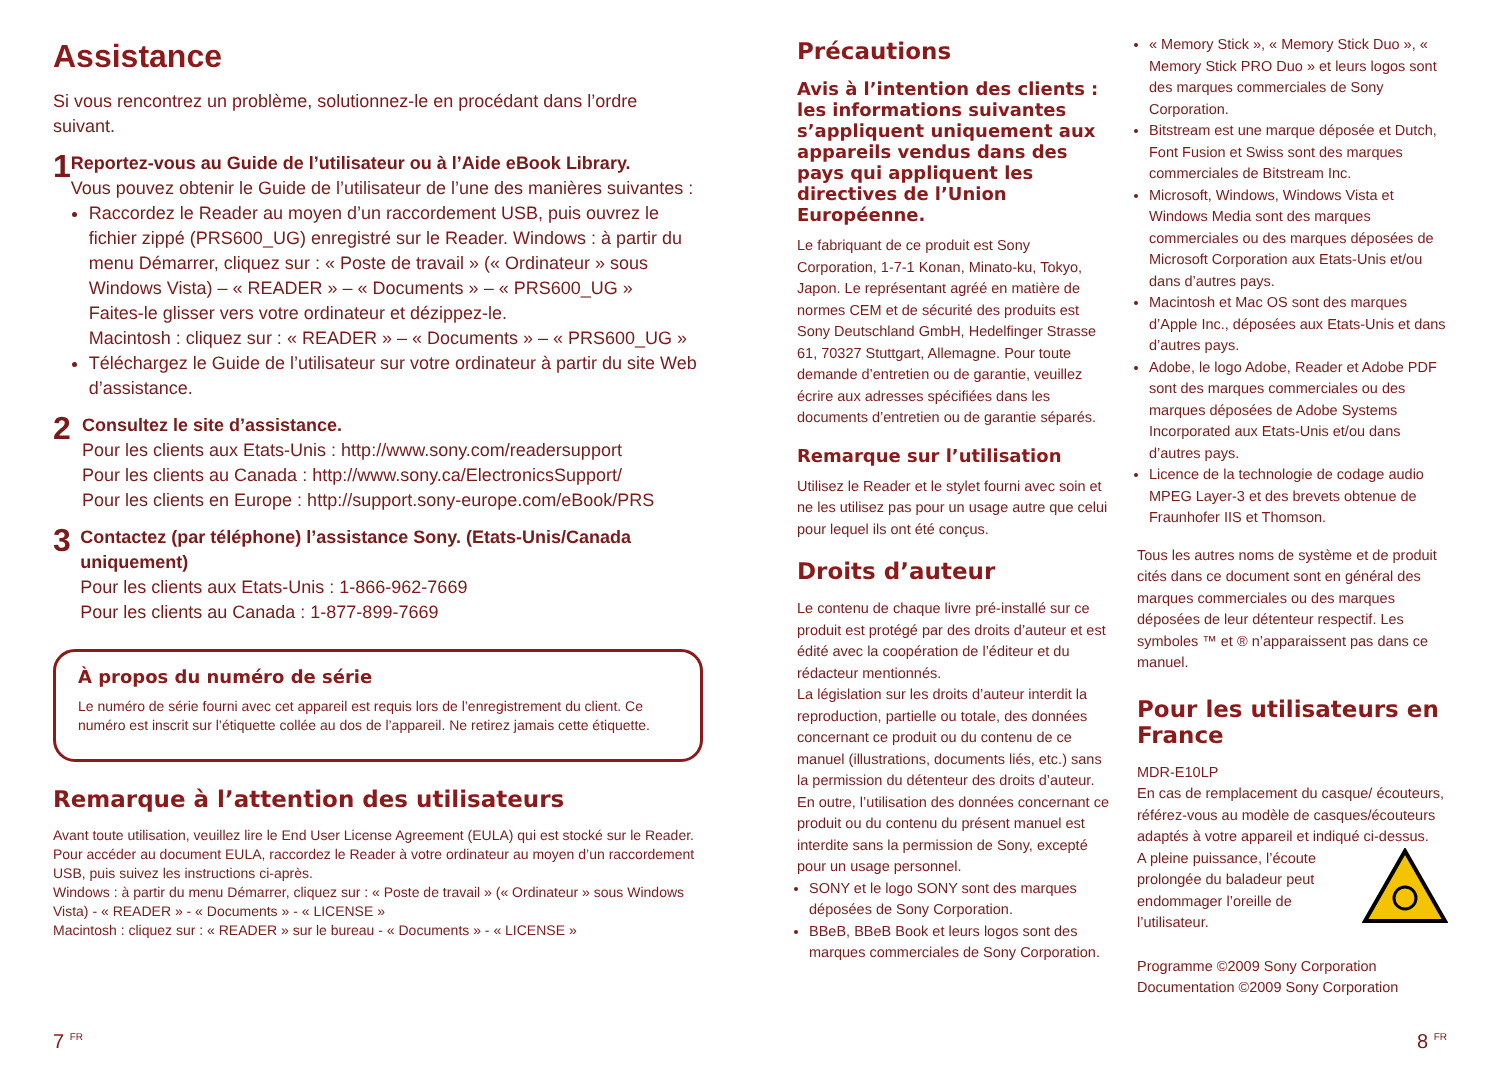Assistance
Si vous rencontrez un problème, solutionnez-le en procédant dans l’ordre suivant.
1
Reportez-vous au Guide de l’utilisateur ou à l’Aide eBook Library.
Vous pouvez obtenir le Guide de l’utilisateur de l’une des manières suivantes :
Raccordez le Reader au moyen d’un raccordement USB, puis ouvrez le fichier zippé (PRS600_UG) enregistré sur le Reader. Windows : à partir du menu Démarrer, cliquez sur : « Poste de travail » (« Ordinateur » sous Windows Vista) – « READER » – « Documents » – « PRS600_UG »
Faites-le glisser vers votre ordinateur et dézippez-le.
Macintosh : cliquez sur : « READER » – « Documents » – « PRS600_UG »
Téléchargez le Guide de l’utilisateur sur votre ordinateur à partir du site Web d’assistance.
2
Consultez le site d’assistance.
Pour les clients aux Etats-Unis : http://www.sony.com/readersupport
Pour les clients au Canada : http://www.sony.ca/ElectronicsSupport/
Pour les clients en Europe : http://support.sony-europe.com/eBook/PRS
3
Contactez (par téléphone) l’assistance Sony. (Etats-Unis/Canada uniquement)
Pour les clients aux Etats-Unis : 1-866-962-7669
Pour les clients au Canada : 1-877-899-7669
À propos du numéro de série
Le numéro de série fourni avec cet appareil est requis lors de l’enregistrement du client. Ce numéro est inscrit sur l’étiquette collée au dos de l’appareil. Ne retirez jamais cette étiquette.
Remarque à l’attention des utilisateurs
Avant toute utilisation, veuillez lire le End User License Agreement (EULA) qui est stocké sur le Reader. Pour accéder au document EULA, raccordez le Reader à votre ordinateur au moyen d’un raccordement USB, puis suivez les instructions ci-après.
Windows : à partir du menu Démarrer, cliquez sur : « Poste de travail » (« Ordinateur » sous Windows Vista) - « READER » - « Documents » - « LICENSE »
Macintosh : cliquez sur : « READER » sur le bureau - « Documents » - « LICENSE »
Précautions
Avis à l’intention des clients : les informations suivantes s’appliquent uniquement aux appareils vendus dans des pays qui appliquent les directives de l’Union Européenne.
Le fabriquant de ce produit est Sony Corporation, 1-7-1 Konan, Minato-ku, Tokyo, Japon. Le représentant agréé en matière de normes CEM et de sécurité des produits est Sony Deutschland GmbH, Hedelfinger Strasse 61, 70327 Stuttgart, Allemagne. Pour toute demande d’entretien ou de garantie, veuillez écrire aux adresses spécifiées dans les documents d’entretien ou de garantie séparés.
Remarque sur l’utilisation
Utilisez le Reader et le stylet fourni avec soin et ne les utilisez pas pour un usage autre que celui pour lequel ils ont été conçus.
Droits d’auteur
Le contenu de chaque livre pré-installé sur ce produit est protégé par des droits d’auteur et est édité avec la coopération de l’éditeur et du rédacteur mentionnés.
La législation sur les droits d’auteur interdit la reproduction, partielle ou totale, des données concernant ce produit ou du contenu de ce manuel (illustrations, documents liés, etc.) sans la permission du détenteur des droits d’auteur. En outre, l’utilisation des données concernant ce produit ou du contenu du présent manuel est interdite sans la permission de Sony, excepté pour un usage personnel.
SONY et le logo SONY sont des marques déposées de Sony Corporation.
BBeB, BBeB Book et leurs logos sont des marques commerciales de Sony Corporation.
« Memory Stick », « Memory Stick Duo », « Memory Stick PRO Duo » et leurs logos sont des marques commerciales de Sony Corporation.
Bitstream est une marque déposée et Dutch, Font Fusion et Swiss sont des marques commerciales de Bitstream Inc.
Microsoft, Windows, Windows Vista et Windows Media sont des marques commerciales ou des marques déposées de Microsoft Corporation aux Etats-Unis et/ou dans d’autres pays.
Macintosh et Mac OS sont des marques d’Apple Inc., déposées aux Etats-Unis et dans d’autres pays.
Adobe, le logo Adobe, Reader et Adobe PDF sont des marques commerciales ou des marques déposées de Adobe Systems Incorporated aux Etats-Unis et/ou dans d’autres pays.
Licence de la technologie de codage audio MPEG Layer-3 et des brevets obtenue de Fraunhofer IIS et Thomson.
Tous les autres noms de système et de produit cités dans ce document sont en général des marques commerciales ou des marques déposées de leur détenteur respectif. Les symboles ™ et ® n’apparaissent pas dans ce manuel.
Pour les utilisateurs en France
MDR-E10LP
En cas de remplacement du casque/ écouteurs, référez-vous au modèle de casques/écouteurs adaptés à votre appareil et indiqué ci-dessus.
A pleine puissance, l’écoute prolongée du baladeur peut endommager l’oreille de l’utilisateur.
Programme ©2009 Sony Corporation
Documentation ©2009 Sony Corporation
7 <sup>FR</sup> 8 <sup>FR</sup>